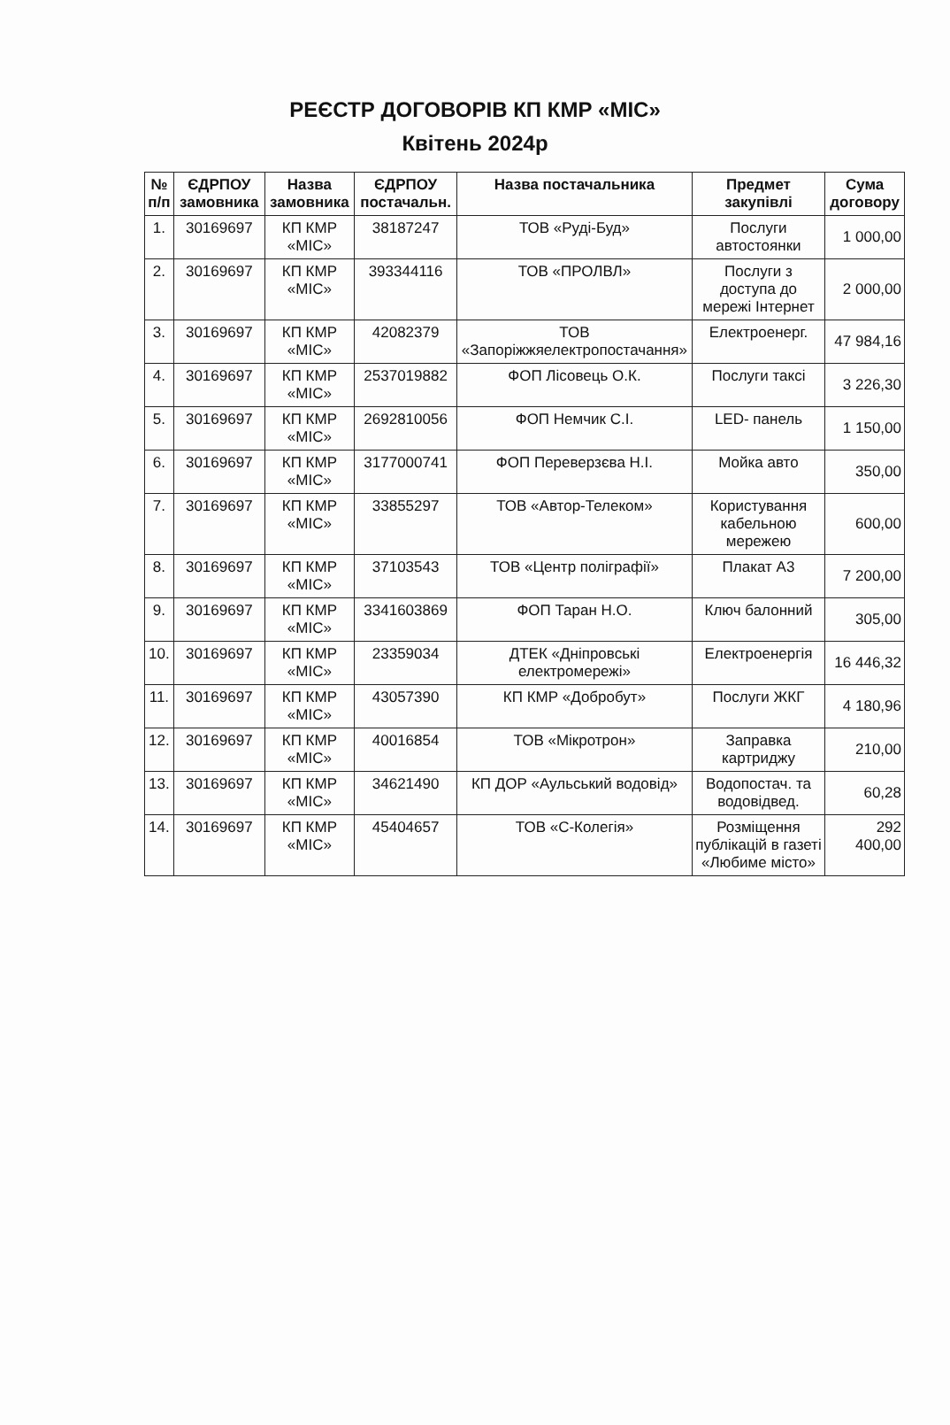РЕЄСТР ДОГОВОРІВ КП КМР «МІС»
Квітень 2024р
| № п/п | ЄДРПОУ замовника | Назва замовника | ЄДРПОУ постачальн. | Назва постачальника | Предмет закупівлі | Сума договору |
| --- | --- | --- | --- | --- | --- | --- |
| 1. | 30169697 | КП КМР «МІС» | 38187247 | ТОВ «Руді-Буд» | Послуги автостоянки | 1 000,00 |
| 2. | 30169697 | КП КМР «МІС» | 393344116 | ТОВ «ПРОЛВЛ» | Послуги з доступа до мережі Інтернет | 2 000,00 |
| 3. | 30169697 | КП КМР «МІС» | 42082379 | ТОВ «Запоріжжяелектропостачання» | Електроенерг. | 47 984,16 |
| 4. | 30169697 | КП КМР «МІС» | 2537019882 | ФОП Лісовець О.К. | Послуги таксі | 3 226,30 |
| 5. | 30169697 | КП КМР «МІС» | 2692810056 | ФОП Немчик С.І. | LED- панель | 1 150,00 |
| 6. | 30169697 | КП КМР «МІС» | 3177000741 | ФОП Переверзєва Н.І. | Мойка авто | 350,00 |
| 7. | 30169697 | КП КМР «МІС» | 33855297 | ТОВ «Автор-Телеком» | Користування кабельною мережею | 600,00 |
| 8. | 30169697 | КП КМР «МІС» | 37103543 | ТОВ «Центр поліграфії» | Плакат А3 | 7 200,00 |
| 9. | 30169697 | КП КМР «МІС» | 3341603869 | ФОП Таран Н.О. | Ключ балонний | 305,00 |
| 10. | 30169697 | КП КМР «МІС» | 23359034 | ДТЕК «Дніпровські електромережі» | Електроенергія | 16 446,32 |
| 11. | 30169697 | КП КМР «МІС» | 43057390 | КП КМР «Добробут» | Послуги ЖКГ | 4 180,96 |
| 12. | 30169697 | КП КМР «МІС» | 40016854 | ТОВ «Мікротрон» | Заправка картриджу | 210,00 |
| 13. | 30169697 | КП КМР «МІС» | 34621490 | КП ДОР «Аульський водовід» | Водопостач. та водовідвед. | 60,28 |
| 14. | 30169697 | КП КМР «МІС» | 45404657 | ТОВ «С-Колегія» | Розміщення публікацій в газеті «Любиме місто» | 292 400,00 |